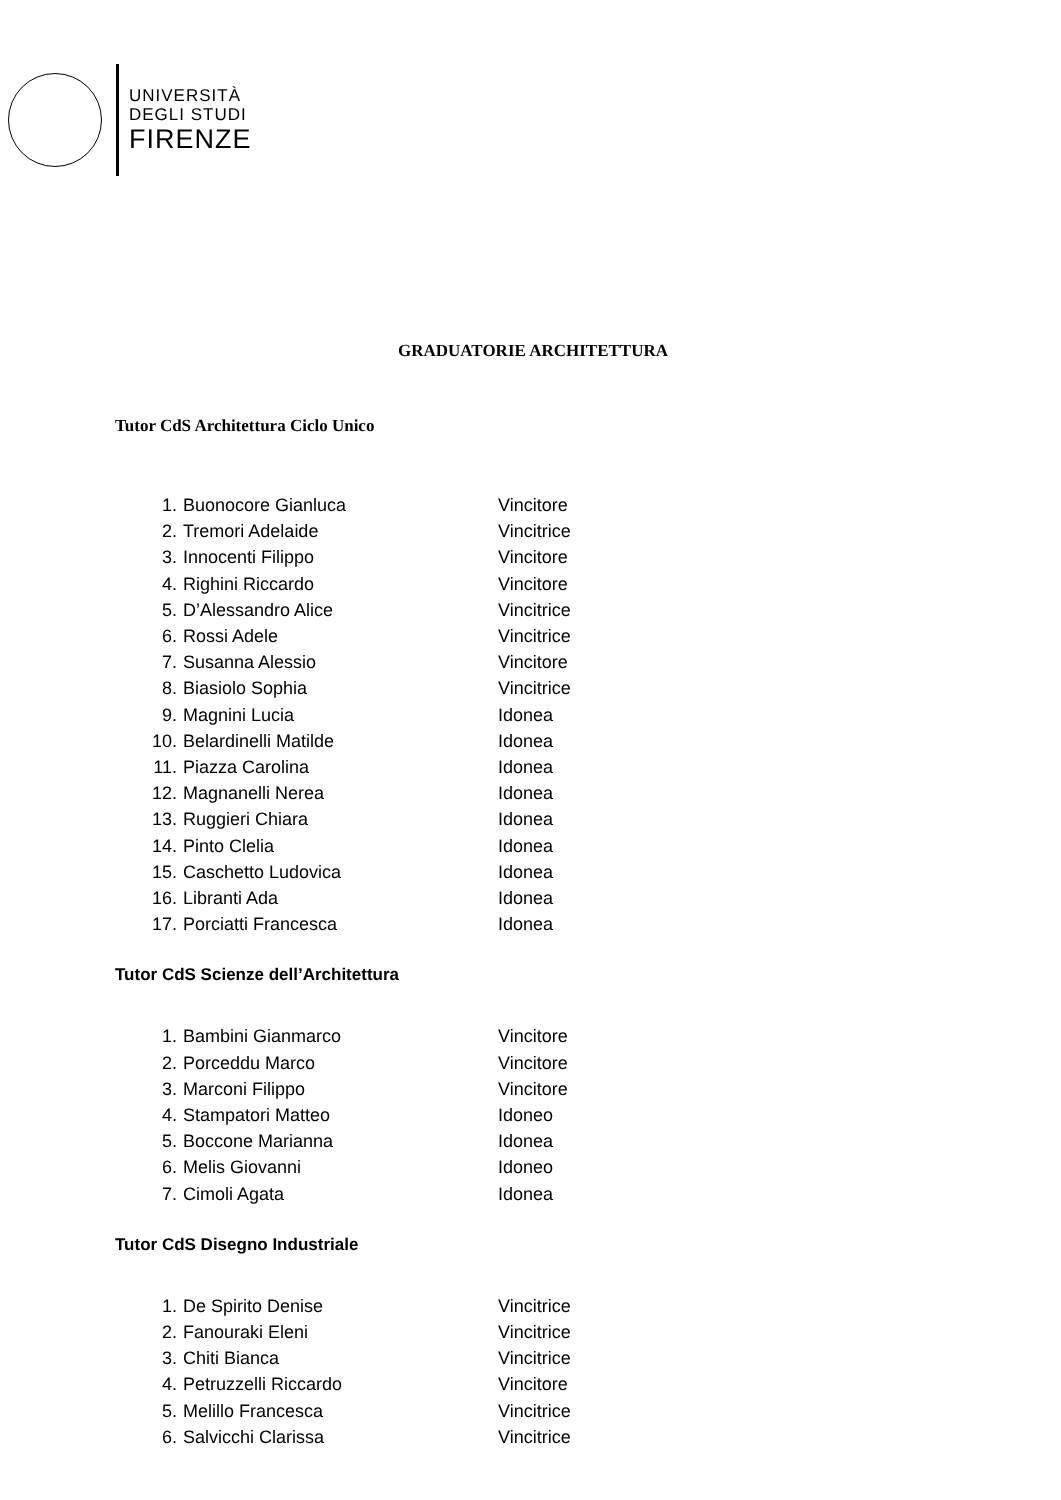UNIVERSITÀ
DEGLI STUDI
FIRENZE
GRADUATORIE ARCHITETTURA
Tutor CdS Architettura Ciclo Unico
1. Buonocore Gianluca Vincitore
2. Tremori Adelaide Vincitrice
3. Innocenti Filippo Vincitore
4. Righini Riccardo Vincitore
5. D’Alessandro Alice Vincitrice
6. Rossi Adele Vincitrice
7. Susanna Alessio Vincitore
8. Biasiolo Sophia Vincitrice
9. Magnini Lucia Idonea
10. Belardinelli Matilde Idonea
11. Piazza Carolina Idonea
12. Magnanelli Nerea Idonea
13. Ruggieri Chiara Idonea
14. Pinto Clelia Idonea
15. Caschetto Ludovica Idonea
16. Libranti Ada Idonea
17. Porciatti Francesca Idonea
Tutor CdS Scienze dell’Architettura
1. Bambini Gianmarco Vincitore
2. Porceddu Marco Vincitore
3. Marconi Filippo Vincitore
4. Stampatori Matteo Idoneo
5. Boccone Marianna Idonea
6. Melis Giovanni Idoneo
7. Cimoli Agata Idonea
Tutor CdS Disegno Industriale
1. De Spirito Denise Vincitrice
2. Fanouraki Eleni Vincitrice
3. Chiti Bianca Vincitrice
4. Petruzzelli Riccardo Vincitore
5. Melillo Francesca Vincitrice
6. Salvicchi Clarissa Vincitrice